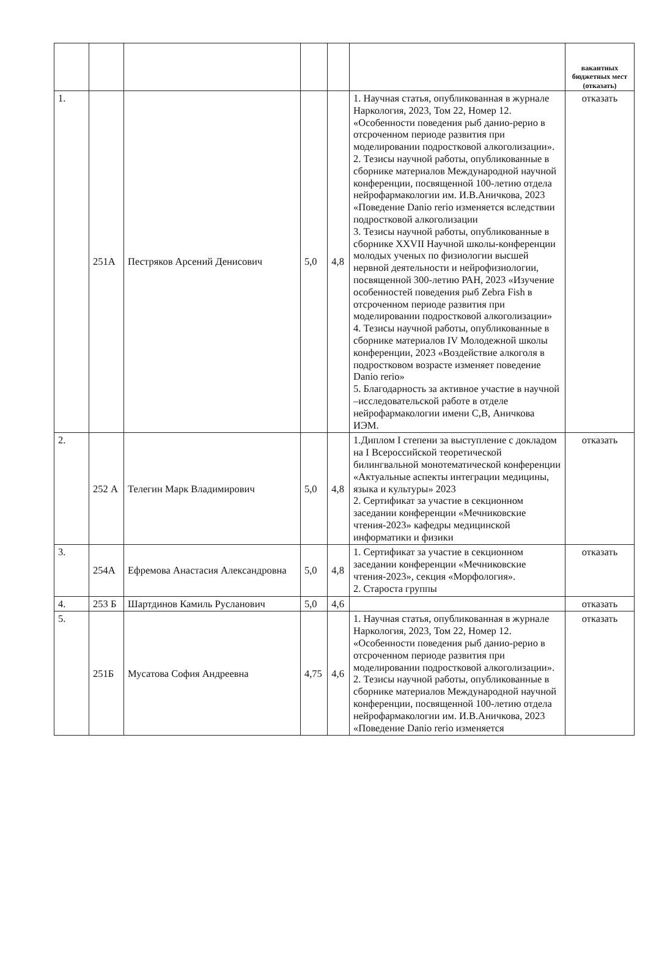| | | | | | | вакантных бюджетных мест (отказать) |
| --- | --- | --- | --- | --- | --- | --- |
| 1. | 251А | Пестряков Арсений Денисович | 5,0 | 4,8 | 1. Научная статья, опубликованная в журнале Наркология, 2023, Том 22, Номер 12. «Особенности поведения рыб данио-рерио в отсроченном периоде развития при моделировании подростковой алкоголизации». 2. Тезисы научной работы, опубликованные в сборнике материалов Международной научной конференции, посвященной 100-летию отдела нейрофармакологии им. И.В.Аничкова, 2023 «Поведение Danio rerio изменяется вследствии подростковой алкоголизации 3. Тезисы научной работы, опубликованные в сборнике XXVII Научной школы-конференции молодых ученых по физиологии высшей нервной деятельности и нейрофизиологии, посвященной 300-летию РАН, 2023 «Изучение особенностей поведения рыб Zebra Fish в отсроченном периоде развития при моделировании подростковой алкоголизации» 4. Тезисы научной работы, опубликованные в сборнике материалов IV Молодежной школы конференции, 2023 «Воздействие алкоголя в подростковом возрасте изменяет поведение Danio rerio» 5. Благодарность за активное участие в научной –исследовательской работе в отделе нейрофармакологии имени С,В, Аничкова ИЭМ. | отказать |
| 2. | 252 А | Телегин Марк Владимирович | 5,0 | 4,8 | 1.Диплом I степени за выступление с докладом на I Всероссийской теоретической билингвальной монотематической конференции «Актуальные аспекты интеграции медицины, языка и культуры» 2023 2. Сертификат за участие в секционном заседании конференции «Мечниковские чтения-2023» кафедры медицинской информатики и физики | отказать |
| 3. | 254А | Ефремова Анастасия Александровна | 5,0 | 4,8 | 1. Сертификат за участие в секционном заседании конференции «Мечниковские чтения-2023», секция «Морфология». 2. Староста группы | отказать |
| 4. | 253 Б | Шартдинов Камиль Русланович | 5,0 | 4,6 | | отказать |
| 5. | 251Б | Мусатова София Андреевна | 4,75 | 4,6 | 1. Научная статья, опубликованная в журнале Наркология, 2023, Том 22, Номер 12. «Особенности поведения рыб данио-рерио в отсроченном периоде развития при моделировании подростковой алкоголизации». 2. Тезисы научной работы, опубликованные в сборнике материалов Международной научной конференции, посвященной 100-летию отдела нейрофармакологии им. И.В.Аничкова, 2023 «Поведение Danio rerio изменяется | отказать |